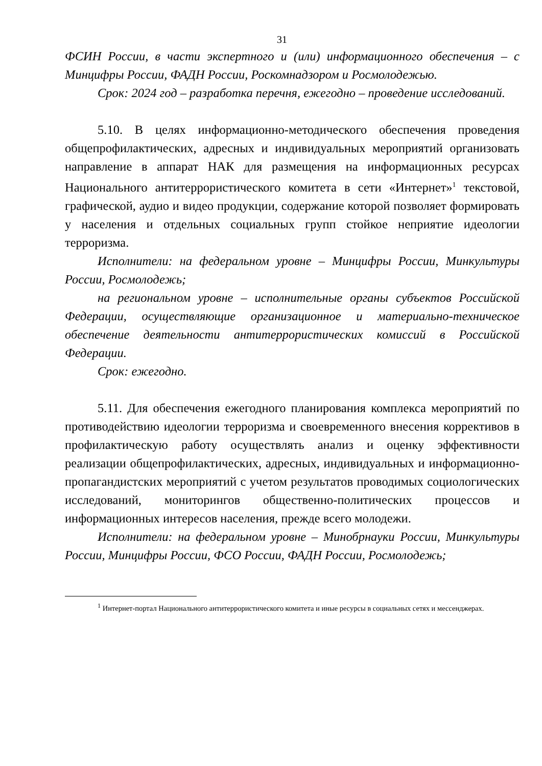31
ФСИН России, в части экспертного и (или) информационного обеспечения – с Минцифры России, ФАДН России, Роскомнадзором и Росмолодежью.
Срок: 2024 год – разработка перечня, ежегодно – проведение исследований.
5.10. В целях информационно-методического обеспечения проведения общепрофилактических, адресных и индивидуальных мероприятий организовать направление в аппарат НАК для размещения на информационных ресурсах Национального антитеррористического комитета в сети «Интернет»<sup>1</sup> текстовой, графической, аудио и видео продукции, содержание которой позволяет формировать у населения и отдельных социальных групп стойкое неприятие идеологии терроризма.
Исполнители: на федеральном уровне – Минцифры России, Минкультуры России, Росмолодежь;
на региональном уровне – исполнительные органы субъектов Российской Федерации, осуществляющие организационное и материально-техническое обеспечение деятельности антитеррористических комиссий в Российской Федерации.
Срок: ежегодно.
5.11. Для обеспечения ежегодного планирования комплекса мероприятий по противодействию идеологии терроризма и своевременного внесения коррективов в профилактическую работу осуществлять анализ и оценку эффективности реализации общепрофилактических, адресных, индивидуальных и информационно-пропагандистских мероприятий с учетом результатов проводимых социологических исследований, мониторингов общественно-политических процессов и информационных интересов населения, прежде всего молодежи.
Исполнители: на федеральном уровне – Минобрнауки России, Минкультуры России, Минцифры России, ФСО России, ФАДН России, Росмолодежь;
<sup>1</sup> Интернет-портал Национального антитеррористического комитета и иные ресурсы в социальных сетях и мессенджерах.